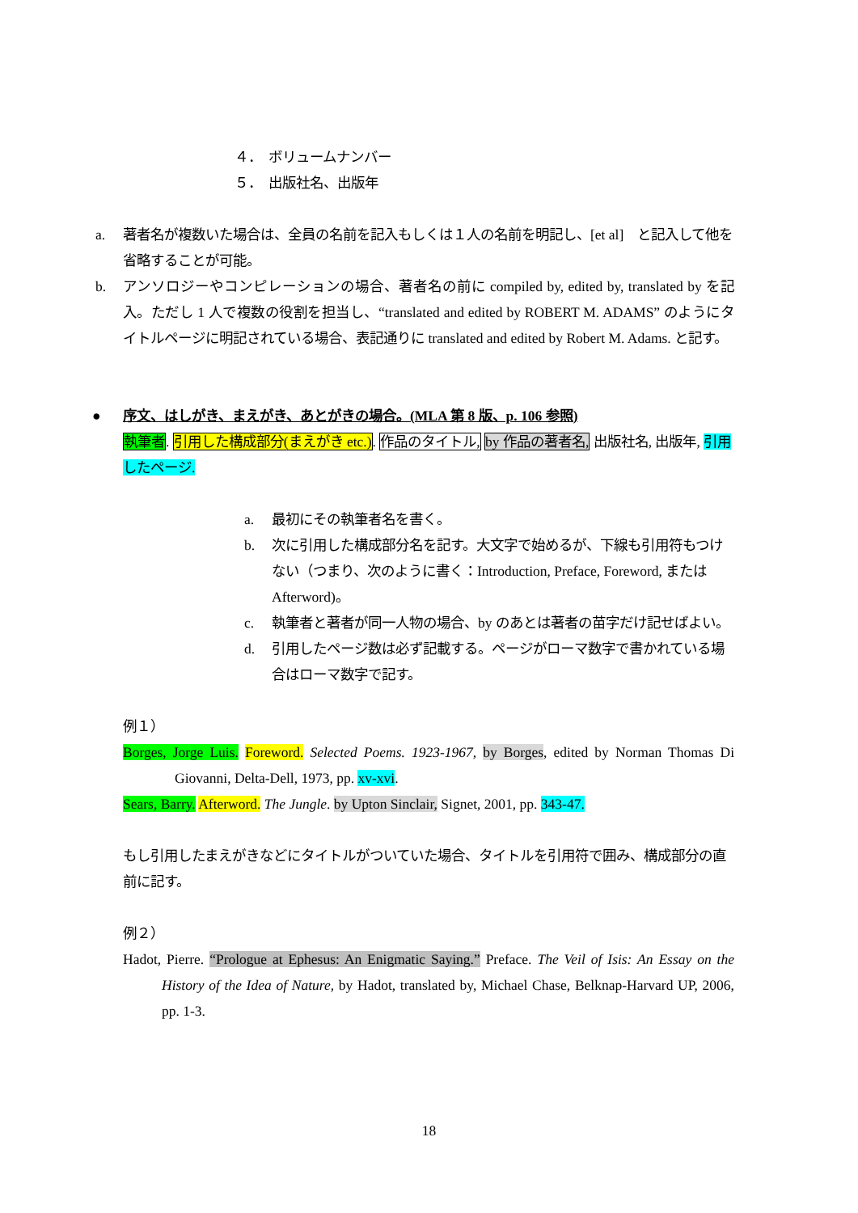４．　ボリュームナンバー
５．　出版社名、出版年
a. 著者名が複数いた場合は、全員の名前を記入もしくは１人の名前を明記し、[et al]　と記入して他を省略することが可能。
b. アンソロジーやコンピレーションの場合、著者名の前に compiled by, edited by, translated by を記入。ただし 1 人で複数の役割を担当し、“translated and edited by ROBERT M. ADAMS” のようにタイトルページに明記されている場合、表記通りに translated and edited by Robert M. Adams. と記す。
● 序文、はしがき、まえがき、あとがきの場合。(MLA 第 8 版、p. 106 参照)
執筆者. 引用した構成部分(まえがき etc.). 作品のタイトル, by 作品の著者名, 出版社名, 出版年, 引用したページ.
a. 最初にその執筆者名を書く。
b. 次に引用した構成部分名を記す。大文字で始めるが、下線も引用符もつけない（つまり、次のように書く：Introduction, Preface, Foreword, または Afterword)。
c. 執筆者と著者が同一人物の場合、by のあとは著者の苗字だけ記せばよい。
d. 引用したページ数は必ず記載する。ページがローマ数字で書かれている場合はローマ数字で記す。
例１）
Borges, Jorge Luis. Foreword. Selected Poems. 1923-1967, by Borges, edited by Norman Thomas Di Giovanni, Delta-Dell, 1973, pp. xv-xvi.
Sears, Barry. Afterword. The Jungle. by Upton Sinclair, Signet, 2001, pp. 343-47.
もし引用したまえがきなどにタイトルがついていた場合、タイトルを引用符で囲み、構成部分の直前に記す。
例２）
Hadot, Pierre. “Prologue at Ephesus: An Enigmatic Saying.” Preface. The Veil of Isis: An Essay on the History of the Idea of Nature, by Hadot, translated by, Michael Chase, Belknap-Harvard UP, 2006, pp. 1-3.
18